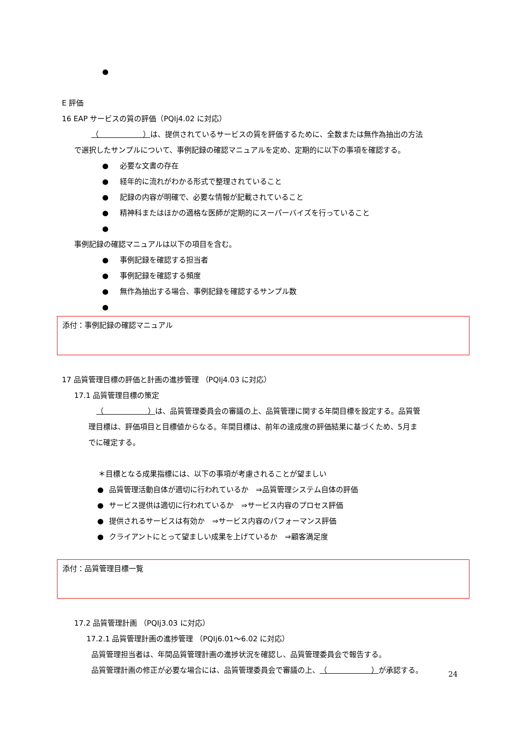●
E 評価
16 EAP サービスの質の評価（PQIj4.02 に対応）
（　　　　　　）は、提供されているサービスの質を評価するために、全数または無作為抽出の方法
で選択したサンプルについて、事例記録の確認マニュアルを定め、定期的に以下の事項を確認する。
● 必要な文書の存在
● 経年的に流れがわかる形式で整理されていること
● 記録の内容が明確で、必要な情報が記載されていること
● 精神科またはほかの適格な医師が定期的にスーパーバイズを行っていること
●
事例記録の確認マニュアルは以下の項目を含む。
● 事例記録を確認する担当者
● 事例記録を確認する頻度
● 無作為抽出する場合、事例記録を確認するサンプル数
●
添付：事例記録の確認マニュアル
17 品質管理目標の評価と計画の進捗管理 （PQIj4.03 に対応）
17.1 品質管理目標の策定
（　　　　　　）は、品質管理委員会の審議の上、品質管理に関する年間目標を設定する。品質管
理目標は、評価項目と目標値からなる。年間目標は、前年の達成度の評価結果に基づくため、5月ま
でに確定する。
＊目標となる成果指標には、以下の事項が考慮されることが望ましい
● 品質管理活動自体が適切に行われているか　⇒品質管理システム自体の評価
● サービス提供は適切に行われているか　⇒サービス内容のプロセス評価
● 提供されるサービスは有効か　⇒サービス内容のパフォーマンス評価
● クライアントにとって望ましい成果を上げているか　⇒顧客満足度
添付：品質管理目標一覧
17.2 品質管理計画 （PQIj3.03 に対応）
17.2.1 品質管理計画の進捗管理 （PQIj6.01～6.02 に対応）
品質管理担当者は、年間品質管理計画の進捗状況を確認し、品質管理委員会で報告する。
品質管理計画の修正が必要な場合には、品質管理委員会で審議の上、（　　　　　　）が承認する。
24